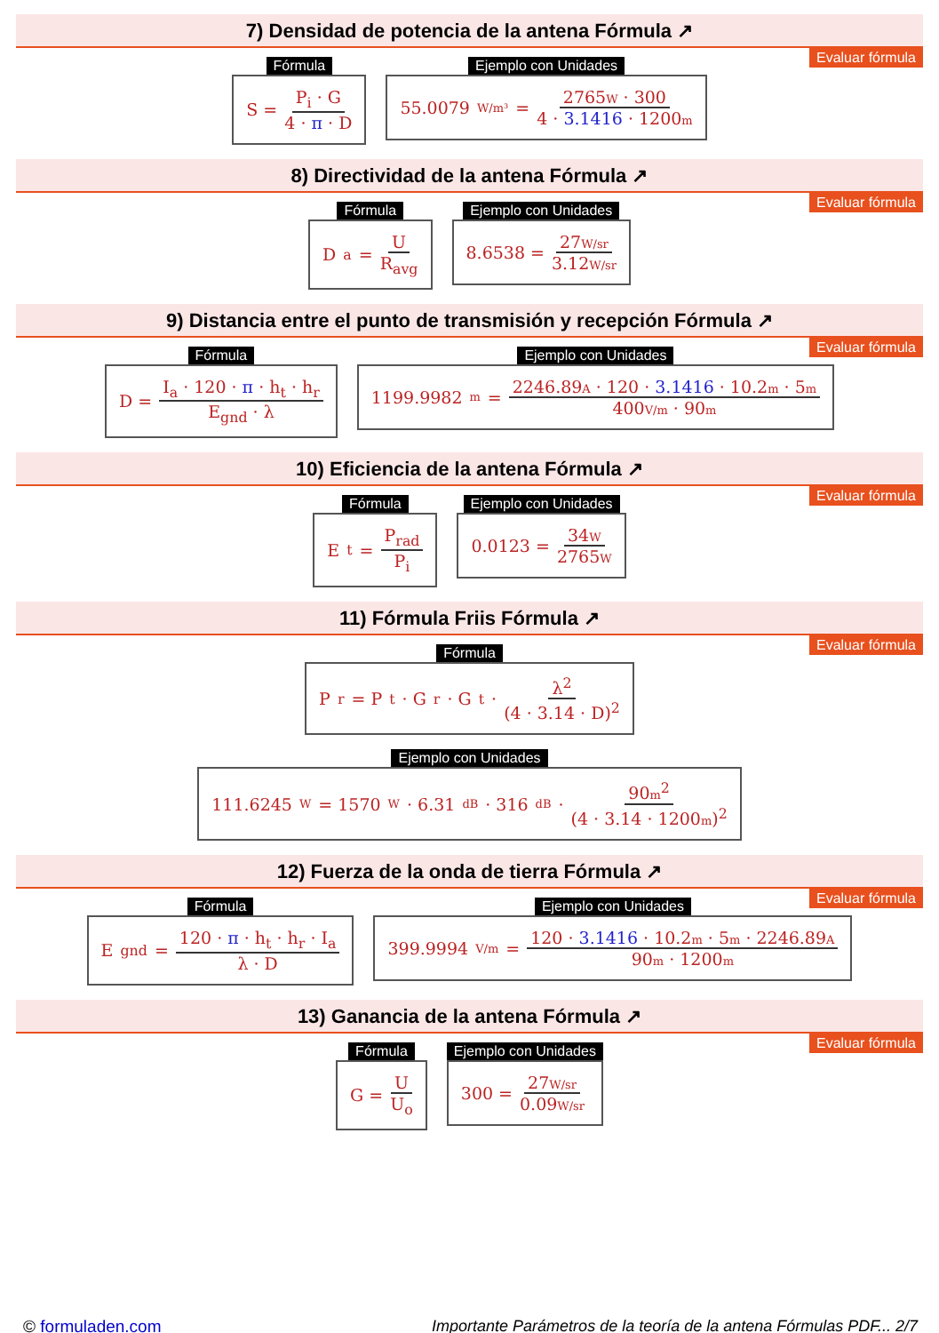7) Densidad de potencia de la antena Fórmula ↗
Evaluar fórmula
Fórmula
S = P<sub>i</sub> · G 4 · π · D
Ejemplo con Unidades
55.0079 W/m³ = 2765W · 300 4 · 3.1416 · 1200m
8) Directividad de la antena Fórmula ↗
Evaluar fórmula
Fórmula
D<sub>a</sub> = U R<sub>avg</sub>
Ejemplo con Unidades
8.6538 = 27W/sr 3.12W/sr
9) Distancia entre el punto de transmisión y recepción Fórmula ↗
Evaluar fórmula
Fórmula
D = I<sub>a</sub> · 120 · π · h<sub>t</sub> · h<sub>r</sub> E<sub>gnd</sub> · λ
Ejemplo con Unidades
1199.9982 m = 2246.89A · 120 · 3.1416 · 10.2m · 5m 400V/m · 90m
10) Eficiencia de la antena Fórmula ↗
Evaluar fórmula
Fórmula
E<sub>t</sub> = P<sub>rad</sub> P<sub>i</sub>
Ejemplo con Unidades
0.0123 = 34W 2765W
11) Fórmula Friis Fórmula ↗
Evaluar fórmula
Fórmula
P<sub>r</sub> = P<sub>t</sub> · G<sub>r</sub> · G<sub>t</sub> · λ<sup>2</sup> (4 · 3.14 · D)<sup>2</sup>
Ejemplo con Unidades
111.6245 W = 1570 W · 6.31 dB · 316 dB · 90m<sup>2</sup> (4 · 3.14 · 1200m)<sup>2</sup>
12) Fuerza de la onda de tierra Fórmula ↗
Evaluar fórmula
Fórmula
E<sub>gnd</sub> = 120 · π · h<sub>t</sub> · h<sub>r</sub> · I<sub>a</sub> λ · D
Ejemplo con Unidades
399.9994 V/m = 120 · 3.1416 · 10.2m · 5m · 2246.89A 90m · 1200m
13) Ganancia de la antena Fórmula ↗
Evaluar fórmula
Fórmula
G = U U<sub>o</sub>
Ejemplo con Unidades
300 = 27W/sr 0.09W/sr
© formuladen.com Importante Parámetros de la teoría de la antena Fórmulas PDF... 2/7